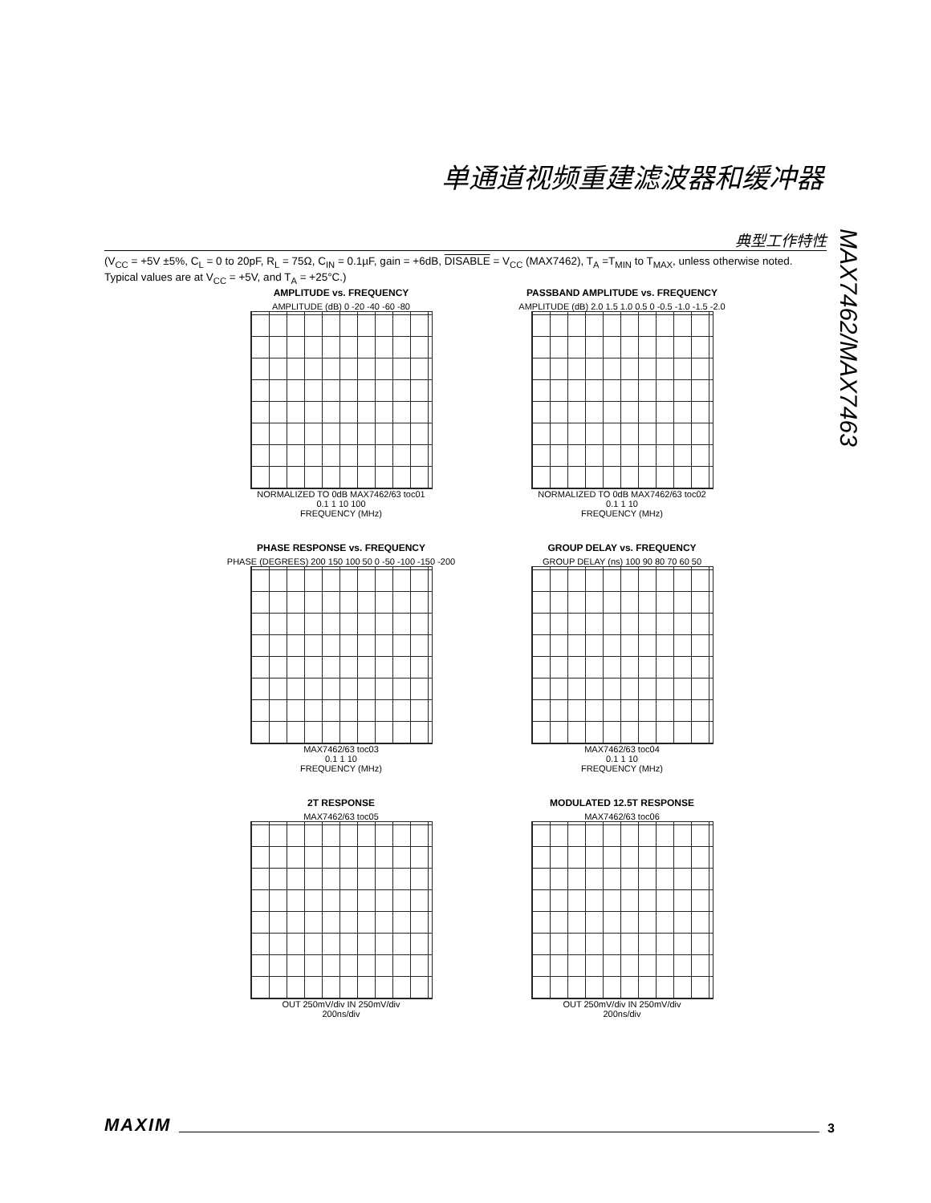单通道视频重建滤波器和缓冲器
典型工作特性
MAX7462/MAX7463
(V<sub>CC</sub> = +5V ±5%, C<sub>L</sub> = 0 to 20pF, R<sub>L</sub> = 75Ω, C<sub>IN</sub> = 0.1µF, gain = +6dB, DISABLE = V<sub>CC</sub> (MAX7462), T<sub>A</sub> =T<sub>MIN</sub> to T<sub>MAX</sub>, unless otherwise noted. Typical values are at V<sub>CC</sub> = +5V, and T<sub>A</sub> = +25°C.)
AMPLITUDE vs. FREQUENCY
AMPLITUDE (dB) 0 -20 -40 -60 -80
NORMALIZED TO 0dB MAX7462/63 toc01
0.1 1 10 100
FREQUENCY (MHz)
PASSBAND AMPLITUDE vs. FREQUENCY
AMPLITUDE (dB) 2.0 1.5 1.0 0.5 0 -0.5 -1.0 -1.5 -2.0
NORMALIZED TO 0dB MAX7462/63 toc02
0.1 1 10
FREQUENCY (MHz)
PHASE RESPONSE vs. FREQUENCY
PHASE (DEGREES) 200 150 100 50 0 -50 -100 -150 -200
MAX7462/63 toc03
0.1 1 10
FREQUENCY (MHz)
GROUP DELAY vs. FREQUENCY
GROUP DELAY (ns) 100 90 80 70 60 50
MAX7462/63 toc04
0.1 1 10
FREQUENCY (MHz)
2T RESPONSE
MAX7462/63 toc05
OUT 250mV/div IN 250mV/div
200ns/div
MODULATED 12.5T RESPONSE
MAX7462/63 toc06
OUT 250mV/div IN 250mV/div
200ns/div
MAXIM 3